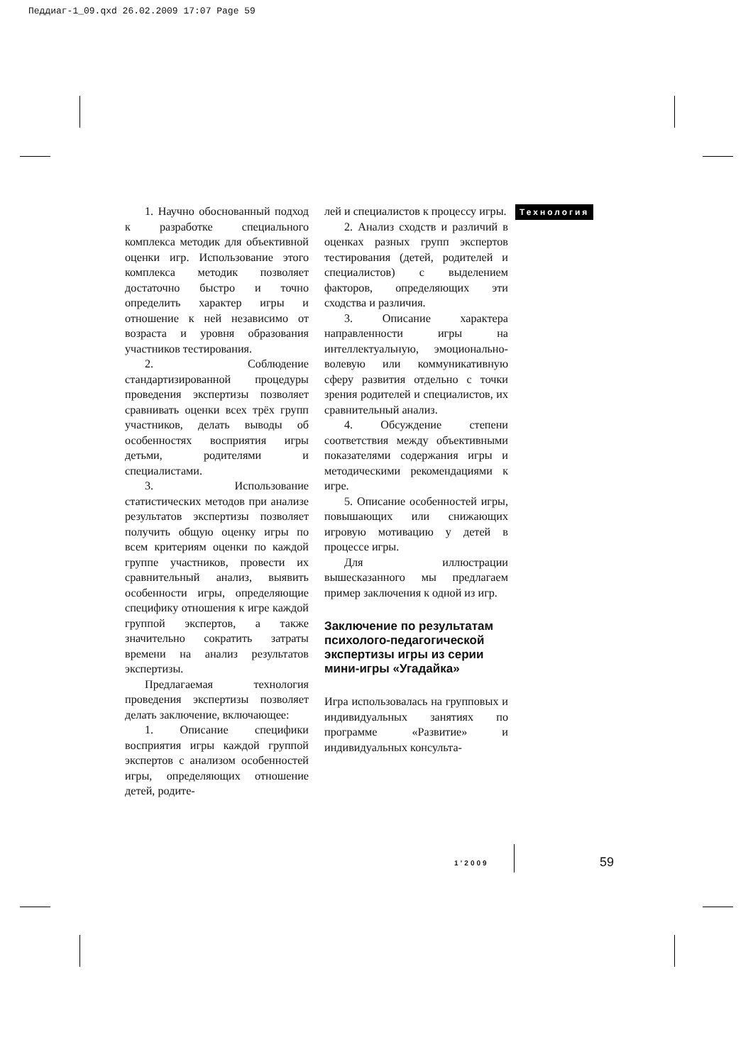Педдиаг-1_09.qxd 26.02.2009 17:07 Page 59
Технология
1. Научно обоснованный подход к разработке специального комплекса методик для объективной оценки игр. Использование этого комплекса методик позволяет достаточно быстро и точно определить характер игры и отношение к ней независимо от возраста и уровня образования участников тестирования.
2. Соблюдение стандартизированной процедуры проведения экспертизы позволяет сравнивать оценки всех трёх групп участников, делать выводы об особенностях восприятия игры детьми, родителями и специалистами.
3. Использование статистических методов при анализе результатов экспертизы позволяет получить общую оценку игры по всем критериям оценки по каждой группе участников, провести их сравнительный анализ, выявить особенности игры, определяющие специфику отношения к игре каждой группой экспертов, а также значительно сократить затраты времени на анализ результатов экспертизы.
Предлагаемая технология проведения экспертизы позволяет делать заключение, включающее:
1. Описание специфики восприятия игры каждой группой экспертов с анализом особенностей игры, определяющих отношение детей, родите-
лей и специалистов к процессу игры.
2. Анализ сходств и различий в оценках разных групп экспертов тестирования (детей, родителей и специалистов) с выделением факторов, определяющих эти сходства и различия.
3. Описание характера направленности игры на интеллектуальную, эмоционально-волевую или коммуникативную сферу развития отдельно с точки зрения родителей и специалистов, их сравнительный анализ.
4. Обсуждение степени соответствия между объективными показателями содержания игры и методическими рекомендациями к игре.
5. Описание особенностей игры, повышающих или снижающих игровую мотивацию у детей в процессе игры.
Для иллюстрации вышесказанного мы предлагаем пример заключения к одной из игр.
Заключение по результатам психолого-педагогической экспертизы игры из серии мини-игры «Угадайка»
Игра использовалась на групповых и индивидуальных занятиях по программе «Развитие» и индивидуальных консульта-
1’2009 59